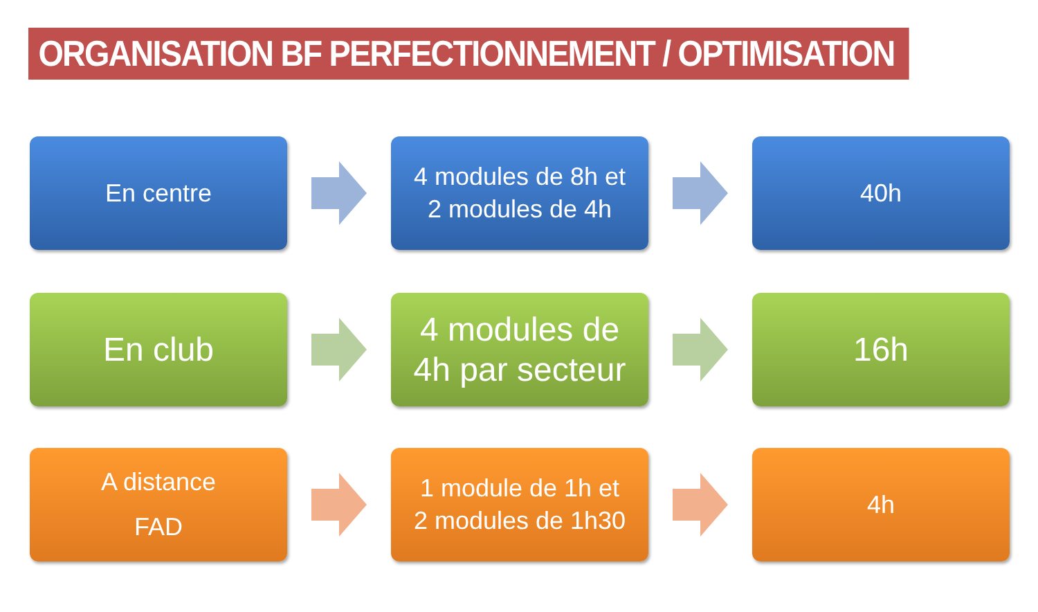ORGANISATION BF PERFECTIONNEMENT / OPTIMISATION
En centre
4 modules de 8h et
2 modules de 4h
40h
En club
4 modules de
4h par secteur
16h
A distance
FAD
1 module de 1h et
2 modules de 1h30
4h